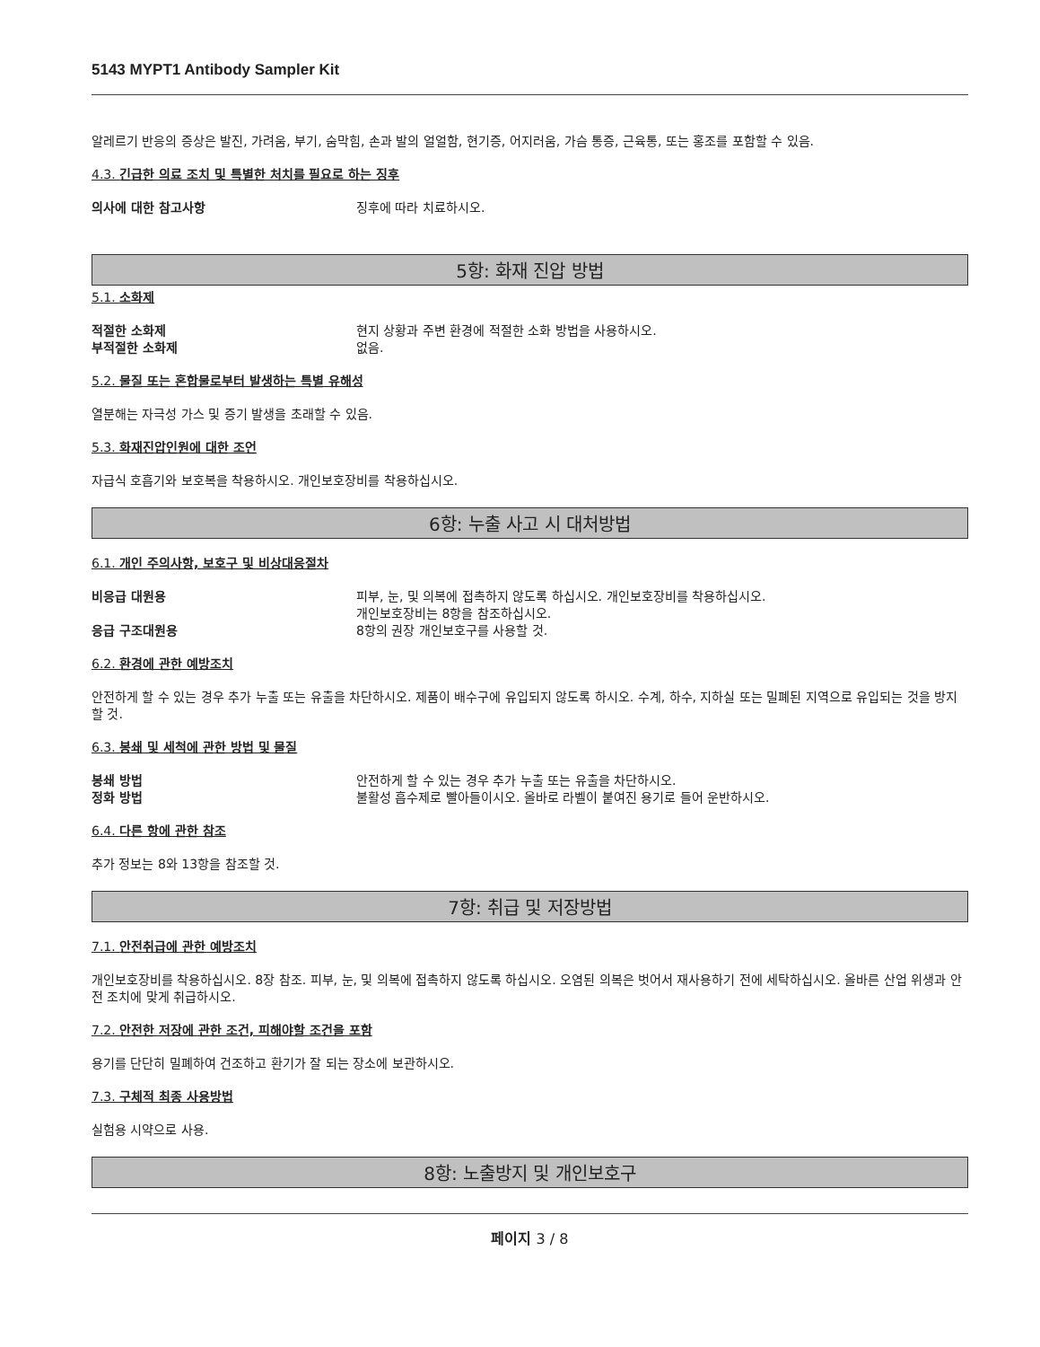5143 MYPT1 Antibody Sampler Kit
알레르기 반응의 증상은 발진, 가려움, 부기, 숨막힘, 손과 발의 얼얼함, 현기증, 어지러움, 가슴 통증, 근육통, 또는 홍조를 포함할 수 있음.
4.3. 긴급한 의료 조치 및 특별한 처치를 필요로 하는 징후
의사에 대한 참고사항 징후에 따라 치료하시오.
5항: 화재 진압 방법
5.1. 소화제
적절한 소화제 현지 상황과 주변 환경에 적절한 소화 방법을 사용하시오.
부적절한 소화제 없음.
5.2. 물질 또는 혼합물로부터 발생하는 특별 유해성
열분해는 자극성 가스 및 증기 발생을 초래할 수 있음.
5.3. 화재진압인원에 대한 조언
자급식 호흡기와 보호복을 착용하시오. 개인보호장비를 착용하십시오.
6항: 누출 사고 시 대처방법
6.1. 개인 주의사항, 보호구 및 비상대응절차
비응급 대원용 피부, 눈, 및 의복에 접촉하지 않도록 하십시오. 개인보호장비를 착용하십시오.
개인보호장비는 8항을 참조하십시오.
응급 구조대원용 8항의 권장 개인보호구를 사용할 것.
6.2. 환경에 관한 예방조치
안전하게 할 수 있는 경우 추가 누출 또는 유출을 차단하시오. 제품이 배수구에 유입되지 않도록 하시오. 수계, 하수, 지하실 또는 밀폐된 지역으로 유입되는 것을 방지할 것.
6.3. 봉쇄 및 세척에 관한 방법 및 물질
봉쇄 방법 안전하게 할 수 있는 경우 추가 누출 또는 유출을 차단하시오.
정화 방법 불활성 흡수제로 빨아들이시오. 올바로 라벨이 붙여진 용기로 들어 운반하시오.
6.4. 다른 항에 관한 참조
추가 정보는 8와 13항을 참조할 것.
7항: 취급 및 저장방법
7.1. 안전취급에 관한 예방조치
개인보호장비를 착용하십시오. 8장 참조. 피부, 눈, 및 의복에 접촉하지 않도록 하십시오. 오염된 의복은 벗어서 재사용하기 전에 세탁하십시오. 올바른 산업 위생과 안전 조치에 맞게 취급하시오.
7.2. 안전한 저장에 관한 조건, 피해야할 조건을 포함
용기를 단단히 밀폐하여 건조하고 환기가 잘 되는 장소에 보관하시오.
7.3. 구체적 최종 사용방법
실험용 시약으로 사용.
8항: 노출방지 및 개인보호구
페이지 3 / 8